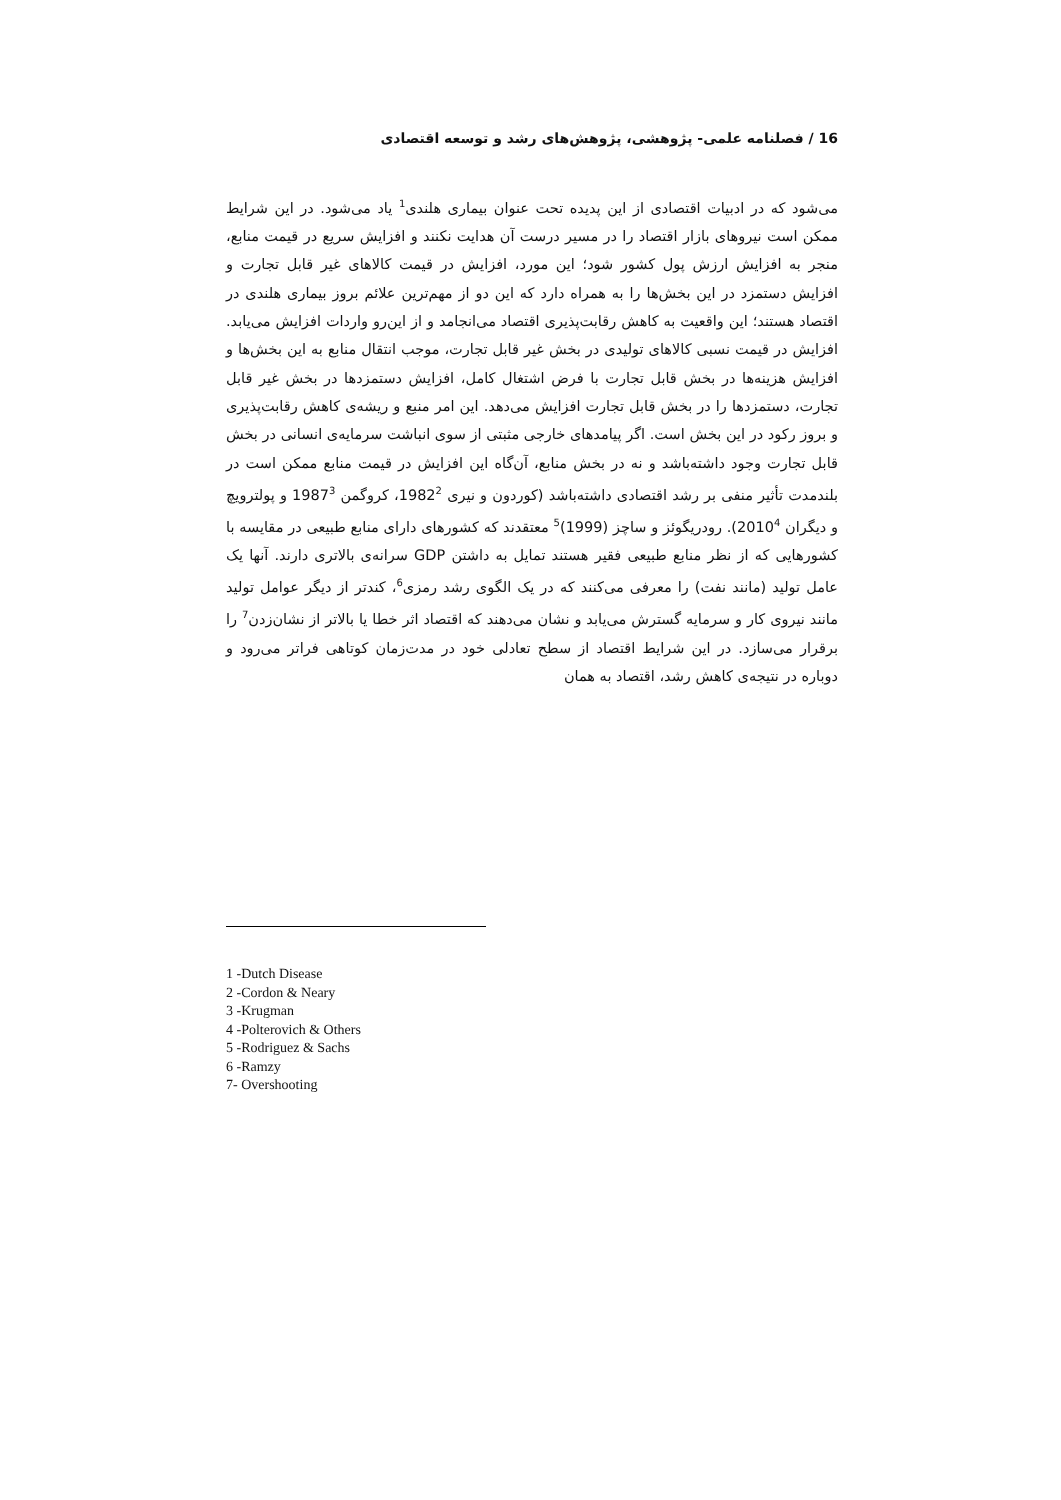16 / فصلنامه علمی- پژوهشی، پژوهش‌های رشد و توسعه اقتصادی
می‌شود که در ادبیات اقتصادی از این پدیده تحت عنوان بیماری هلندی<sup>1</sup> یاد می‌شود. در این شرایط ممکن است نیروهای بازار اقتصاد را در مسیر درست آن هدایت نکنند و افزایش سریع در قیمت منابع، منجر به افزایش ارزش پول کشور شود؛ این مورد، افزایش در قیمت کالاهای غیر قابل تجارت و افزایش دستمزد در این بخش‌ها را به همراه دارد که این دو از مهم‌ترین علائم بروز بیماری هلندی در اقتصاد هستند؛ این واقعیت به کاهش رقابت‌پذیری اقتصاد می‌انجامد و از این‌رو واردات افزایش می‌یابد. افزایش در قیمت نسبی کالاهای تولیدی در بخش غیر قابل تجارت، موجب انتقال منابع به این بخش‌ها و افزایش هزینه‌ها در بخش قابل تجارت با فرض اشتغال کامل، افزایش دستمزدها در بخش غیر قابل تجارت، دستمزدها را در بخش قابل تجارت افزایش می‌دهد. این امر منبع و ریشه‌ی کاهش رقابت‌پذیری و بروز رکود در این بخش است. اگر پیامدهای خارجی مثبتی از سوی انباشت سرمایه‌ی انسانی در بخش قابل تجارت وجود داشته‌باشد و نه در بخش منابع، آن‌گاه این افزایش در قیمت منابع ممکن است در بلندمدت تأثیر منفی بر رشد اقتصادی داشته‌باشد (کوردون و نیری 1982<sup>2</sup>، کروگمن 1987<sup>3</sup> و پولترویچ و دیگران 2010<sup>4</sup>). رودریگوئز و ساچز (1999)<sup>5</sup> معتقدند که کشورهای دارای منابع طبیعی در مقایسه با کشورهایی که از نظر منابع طبیعی فقیر هستند تمایل به داشتن GDP سرانه‌ی بالاتری دارند. آنها یک عامل تولید (مانند نفت) را معرفی می‌کنند که در یک الگوی رشد رمزی<sup>6</sup>، کندتر از دیگر عوامل تولید مانند نیروی کار و سرمایه گسترش می‌یابد و نشان می‌دهند که اقتصاد اثر خطا یا بالاتر از نشان‌زدن<sup>7</sup> را برقرار می‌سازد. در این شرایط اقتصاد از سطح تعادلی خود در مدت‌زمان کوتاهی فراتر می‌رود و دوباره در نتیجه‌ی کاهش رشد، اقتصاد به همان
1 -Dutch Disease
2 -Cordon & Neary
3 -Krugman
4 -Polterovich & Others
5 -Rodriguez & Sachs
6 -Ramzy
7- Overshooting